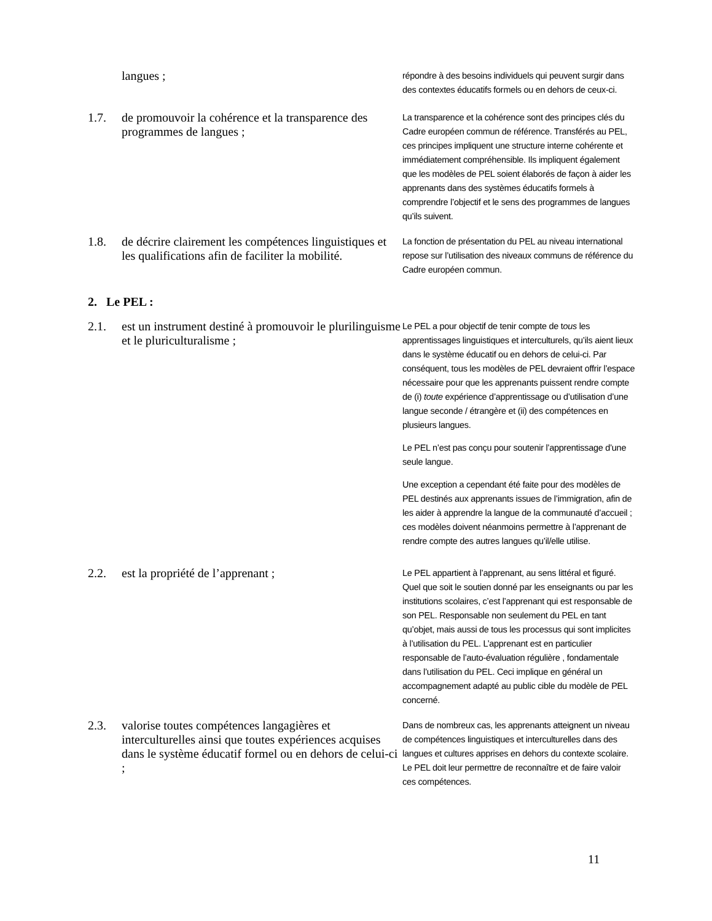langues ;
répondre à des besoins individuels qui peuvent surgir dans des contextes éducatifs formels ou en dehors de ceux-ci.
1.7. de promouvoir la cohérence et la transparence des programmes de langues ;
La transparence et la cohérence sont des principes clés du Cadre européen commun de référence. Transférés au PEL, ces principes impliquent une structure interne cohérente et immédiatement compréhensible. Ils impliquent également que les modèles de PEL soient élaborés de façon à aider les apprenants dans des systèmes éducatifs formels à comprendre l’objectif et le sens des programmes de langues qu’ils suivent.
1.8. de décrire clairement les compétences linguistiques et les qualifications afin de faciliter la mobilité.
La fonction de présentation du PEL au niveau international repose sur l’utilisation des niveaux communs de référence du Cadre européen commun.
2. Le PEL :
2.1. est un instrument destiné à promouvoir le plurilinguisme et le pluriculturalisme ;
Le PEL a pour objectif de tenir compte de tous les apprentissages linguistiques et interculturels, qu’ils aient lieux dans le système éducatif ou en dehors de celui-ci. Par conséquent, tous les modèles de PEL devraient offrir l’espace nécessaire pour que les apprenants puissent rendre compte de (i) toute expérience d’apprentissage ou d’utilisation d’une langue seconde / étrangère et (ii) des compétences en plusieurs langues.
Le PEL n’est pas conçu pour soutenir l’apprentissage d’une seule langue.
Une exception a cependant été faite pour des modèles de PEL destinés aux apprenants issues de l’immigration, afin de les aider à apprendre la langue de la communauté d’accueil ; ces modèles doivent néanmoins permettre à l’apprenant de rendre compte des autres langues qu’il/elle utilise.
2.2. est la propriété de l’apprenant ;
Le PEL appartient à l’apprenant, au sens littéral et figuré. Quel que soit le soutien donné par les enseignants ou par les institutions scolaires, c’est l’apprenant qui est responsable de son PEL. Responsable non seulement du PEL en tant qu’objet, mais aussi de tous les processus qui sont implicites à l’utilisation du PEL. L’apprenant est en particulier responsable de l’auto-évaluation régulière , fondamentale dans l’utilisation du PEL. Ceci implique en général un accompagnement adapté au public cible du modèle de PEL concerné.
2.3. valorise toutes compétences langagières et interculturelles ainsi que toutes expériences acquises dans le système éducatif formel ou en dehors de celui-ci ;
Dans de nombreux cas, les apprenants atteignent un niveau de compétences linguistiques et interculturelles dans des langues et cultures apprises en dehors du contexte scolaire. Le PEL doit leur permettre de reconnaître et de faire valoir ces compétences.
11